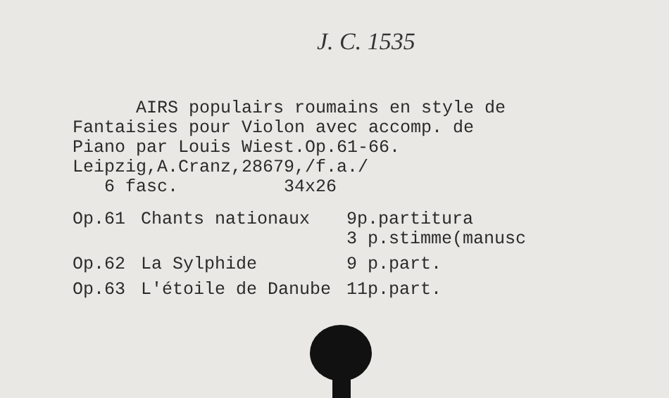J. C. 1535
AIRS populairs roumains en style de
Fantaisies pour Violon avec accomp. de
Piano par Louis Wiest.Op.61-66.
Leipzig,A.Cranz,28679,/f.a./
6 fasc. 34x26
| Op.61 | Chants nationaux | 9p.partitura 3 p.stimme(manusc |
| Op.62 | La Sylphide | 9 p.part. |
| Op.63 | L'étoile de Danube | 11p.part. |